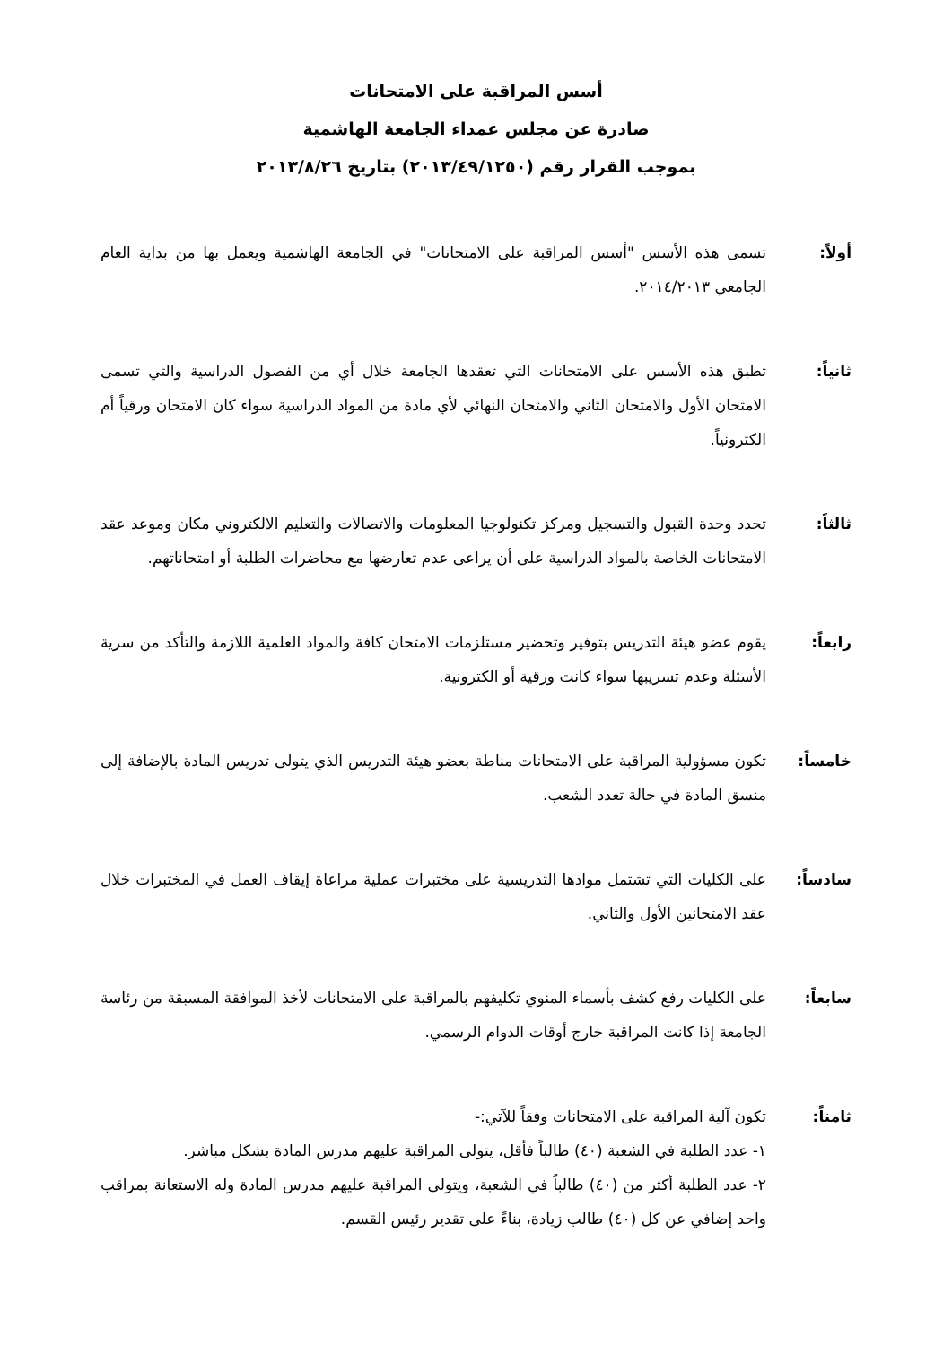أسس المراقبة على الامتحانات
صادرة عن مجلس عمداء الجامعة الهاشمية
بموجب القرار رقم (٢٠١٣/٤٩/١٢٥٠) بتاريخ ٢٠١٣/٨/٢٦
أولاً: تسمى هذه الأسس "أسس المراقبة على الامتحانات" في الجامعة الهاشمية ويعمل بها من بداية العام الجامعي ٢٠١٤/٢٠١٣.
ثانياً: تطبق هذه الأسس على الامتحانات التي تعقدها الجامعة خلال أي من الفصول الدراسية والتي تسمى الامتحان الأول والامتحان الثاني والامتحان النهائي لأي مادة من المواد الدراسية سواء كان الامتحان ورقياً أم الكترونياً.
ثالثاً: تحدد وحدة القبول والتسجيل ومركز تكنولوجيا المعلومات والاتصالات والتعليم الالكتروني مكان وموعد عقد الامتحانات الخاصة بالمواد الدراسية على أن يراعى عدم تعارضها مع محاضرات الطلبة أو امتحاناتهم.
رابعاً: يقوم عضو هيئة التدريس بتوفير وتحضير مستلزمات الامتحان كافة والمواد العلمية اللازمة والتأكد من سرية الأسئلة وعدم تسريبها سواء كانت ورقية أو الكترونية.
خامساً: تكون مسؤولية المراقبة على الامتحانات مناطة بعضو هيئة التدريس الذي يتولى تدريس المادة بالإضافة إلى منسق المادة في حالة تعدد الشعب.
سادساً: على الكليات التي تشتمل موادها التدريسية على مختبرات عملية مراعاة إيقاف العمل في المختبرات خلال عقد الامتحانين الأول والثاني.
سابعاً: على الكليات رفع كشف بأسماء المنوي تكليفهم بالمراقبة على الامتحانات لأخذ الموافقة المسبقة من رئاسة الجامعة إذا كانت المراقبة خارج أوقات الدوام الرسمي.
ثامناً: تكون آلية المراقبة على الامتحانات وفقاً للآتي:-
١- عدد الطلبة في الشعبة (٤٠) طالباً فأقل، يتولى المراقبة عليهم مدرس المادة بشكل مباشر.
٢- عدد الطلبة أكثر من (٤٠) طالباً في الشعبة، ويتولى المراقبة عليهم مدرس المادة وله الاستعانة بمراقب واحد إضافي عن كل (٤٠) طالب زيادة، بناءً على تقدير رئيس القسم.